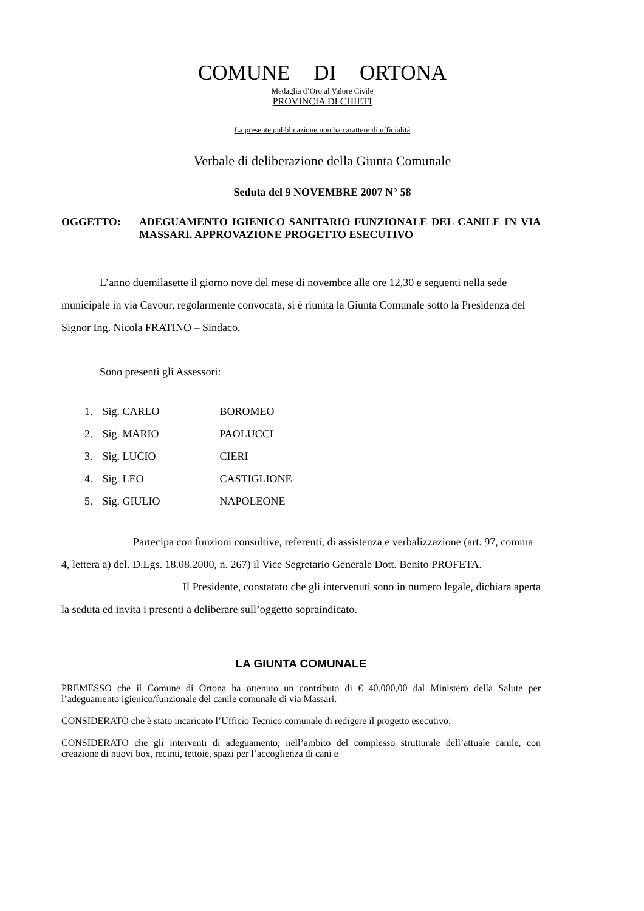COMUNE DI ORTONA
Medaglia d’Oro al Valore Civile
PROVINCIA DI CHIETI
La presente pubblicazione non ha carattere di ufficialità
Verbale di deliberazione della Giunta Comunale
Seduta del 9 NOVEMBRE 2007 N° 58
OGGETTO: ADEGUAMENTO IGIENICO SANITARIO FUNZIONALE DEL CANILE IN VIA MASSARI. APPROVAZIONE PROGETTO ESECUTIVO
L’anno duemilasette il giorno nove del mese di novembre alle ore 12,30 e seguenti nella sede municipale in via Cavour, regolarmente convocata, si è riunita la Giunta Comunale sotto la Presidenza del Signor Ing. Nicola FRATINO – Sindaco.
Sono presenti gli Assessori:
| 1. | Sig. CARLO | BOROMEO |
| 2. | Sig. MARIO | PAOLUCCI |
| 3. | Sig. LUCIO | CIERI |
| 4. | Sig. LEO | CASTIGLIONE |
| 5. | Sig. GIULIO | NAPOLEONE |
Partecipa con funzioni consultive, referenti, di assistenza e verbalizzazione (art. 97, comma 4, lettera a) del. D.Lgs. 18.08.2000, n. 267) il Vice Segretario Generale Dott. Benito PROFETA.
Il Presidente, constatato che gli intervenuti sono in numero legale, dichiara aperta la seduta ed invita i presenti a deliberare sull’oggetto sopraindicato.
LA GIUNTA COMUNALE
PREMESSO che il Comune di Ortona ha ottenuto un contributo di € 40.000,00 dal Ministero della Salute per l’adeguamento igienico/funzionale del canile comunale di via Massari.
CONSIDERATO che è stato incaricato l’Ufficio Tecnico comunale di redigere il progetto esecutivo;
CONSIDERATO che gli interventi di adeguamento, nell’ambito del complesso strutturale dell’attuale canile, con creazione di nuovi box, recinti, tettoie, spazi per l’accoglienza di cani e